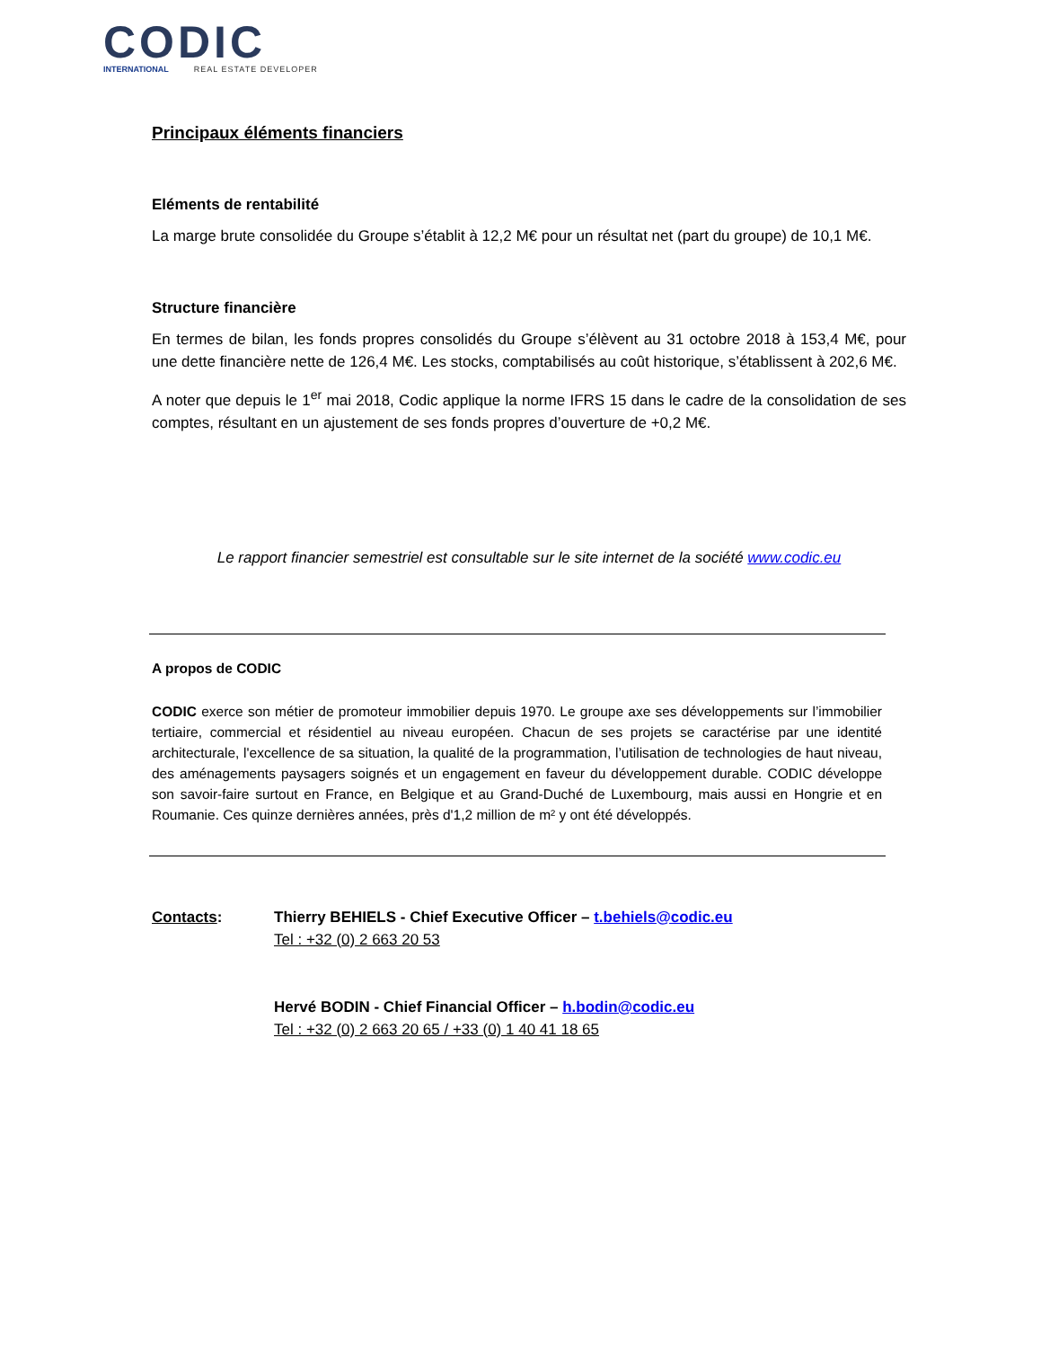CODIC
INTERNATIONAL REAL ESTATE DEVELOPER
Principaux éléments financiers
Eléments de rentabilité
La marge brute consolidée du Groupe s’établit à 12,2 M€ pour un résultat net (part du groupe) de 10,1 M€.
Structure financière
En termes de bilan, les fonds propres consolidés du Groupe s’élèvent au 31 octobre 2018 à 153,4 M€, pour une dette financière nette de 126,4 M€. Les stocks, comptabilisés au coût historique, s’établissent à 202,6 M€.
A noter que depuis le 1<sup>er</sup> mai 2018, Codic applique la norme IFRS 15 dans le cadre de la consolidation de ses comptes, résultant en un ajustement de ses fonds propres d’ouverture de +0,2 M€.
Le rapport financier semestriel est consultable sur le site internet de la société www.codic.eu
A propos de CODIC
CODIC exerce son métier de promoteur immobilier depuis 1970. Le groupe axe ses développements sur l’immobilier tertiaire, commercial et résidentiel au niveau européen. Chacun de ses projets se caractérise par une identité architecturale, l'excellence de sa situation, la qualité de la programmation, l’utilisation de technologies de haut niveau, des aménagements paysagers soignés et un engagement en faveur du développement durable. CODIC développe son savoir-faire surtout en France, en Belgique et au Grand-Duché de Luxembourg, mais aussi en Hongrie et en Roumanie. Ces quinze dernières années, près d'1,2 million de m² y ont été développés.
Contacts: Thierry BEHIELS - Chief Executive Officer – t.behiels@codic.eu
Tel : +32 (0) 2 663 20 53
Hervé BODIN - Chief Financial Officer – h.bodin@codic.eu
Tel : +32 (0) 2 663 20 65 / +33 (0) 1 40 41 18 65